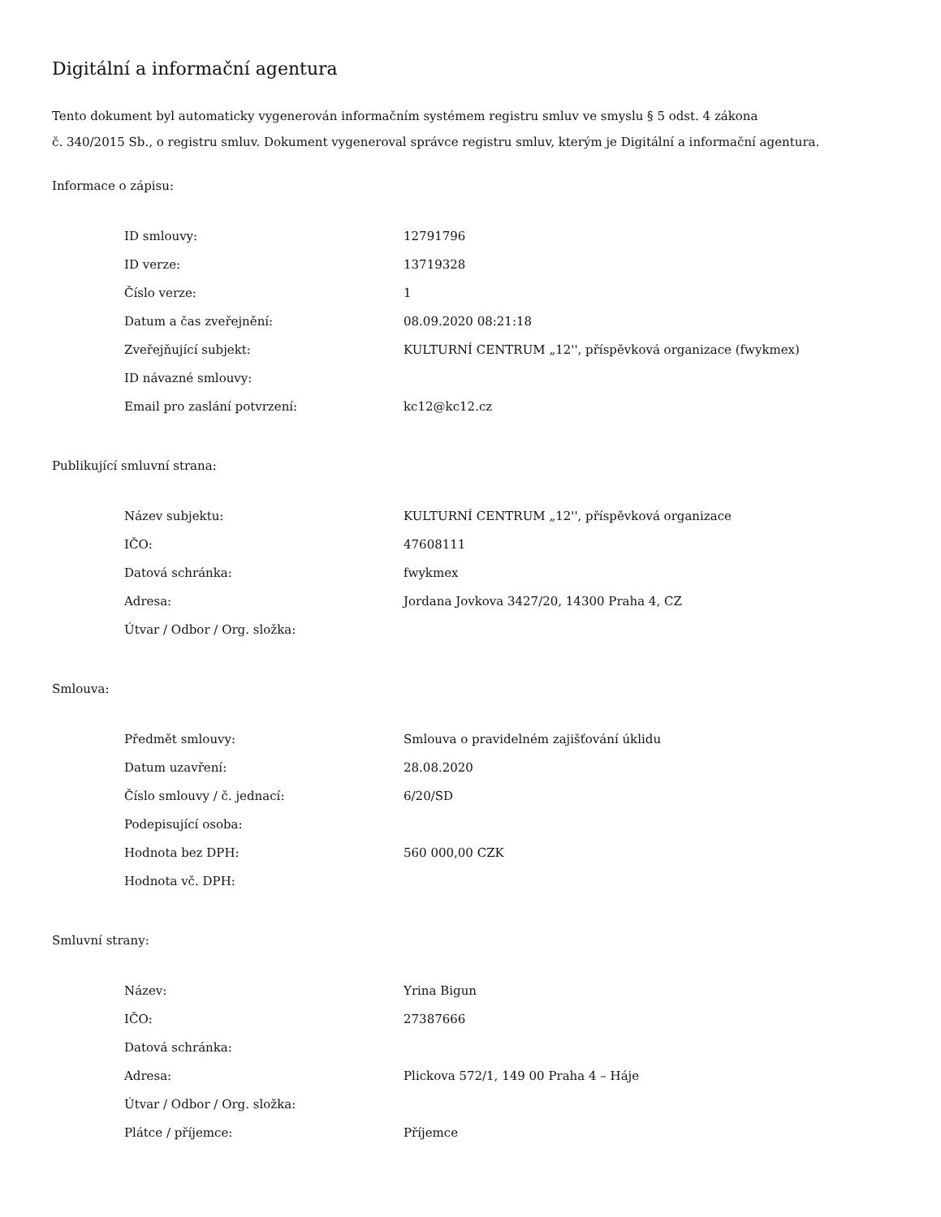Digitální a informační agentura
Tento dokument byl automaticky vygenerován informačním systémem registru smluv ve smyslu § 5 odst. 4 zákona
č. 340/2015 Sb., o registru smluv. Dokument vygeneroval správce registru smluv, kterým je Digitální a informační agentura.
Informace o zápisu:
| ID smlouvy: | 12791796 |
| ID verze: | 13719328 |
| Číslo verze: | 1 |
| Datum a čas zveřejnění: | 08.09.2020 08:21:18 |
| Zveřejňující subjekt: | KULTURNÍ CENTRUM „12'', příspěvková organizace (fwykmex) |
| ID návazné smlouvy: | |
| Email pro zaslání potvrzení: | kc12@kc12.cz |
Publikující smluvní strana:
| Název subjektu: | KULTURNÍ CENTRUM „12'', příspěvková organizace |
| IČO: | 47608111 |
| Datová schránka: | fwykmex |
| Adresa: | Jordana Jovkova 3427/20, 14300 Praha 4, CZ |
| Útvar / Odbor / Org. složka: | |
Smlouva:
| Předmět smlouvy: | Smlouva o pravidelném zajišťování úklidu |
| Datum uzavření: | 28.08.2020 |
| Číslo smlouvy / č. jednací: | 6/20/SD |
| Podepisující osoba: | |
| Hodnota bez DPH: | 560 000,00 CZK |
| Hodnota vč. DPH: | |
Smluvní strany:
| Název: | Yrina Bigun |
| IČO: | 27387666 |
| Datová schránka: | |
| Adresa: | Plickova 572/1, 149 00 Praha 4 – Háje |
| Útvar / Odbor / Org. složka: | |
| Plátce / příjemce: | Příjemce |